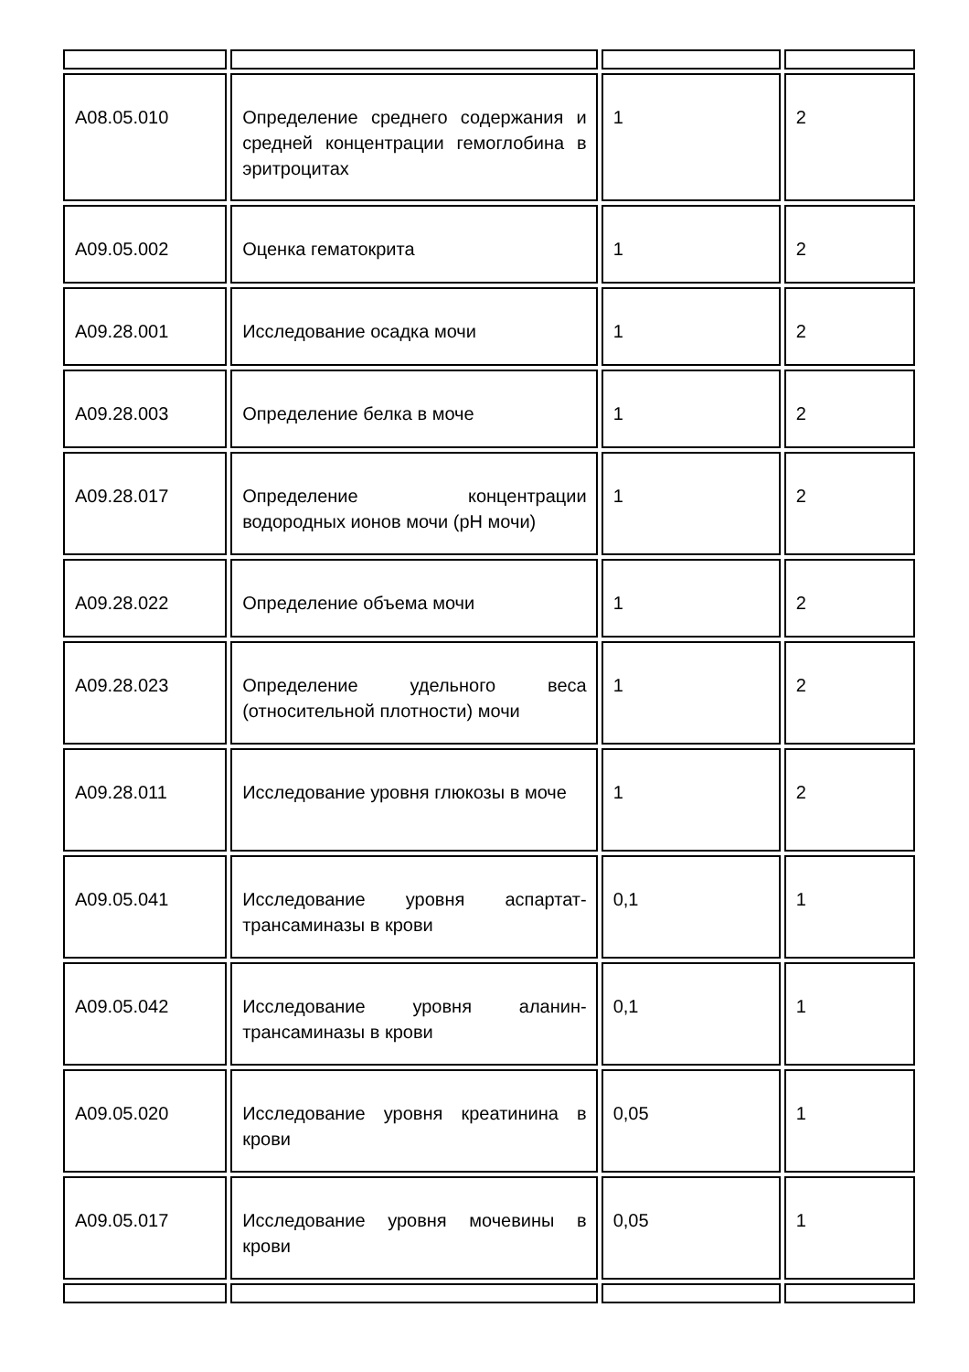| A08.05.010 | Определение среднего содержания и средней концентрации гемоглобина в эритроцитах | 1 | 2 |
| A09.05.002 | Оценка гематокрита | 1 | 2 |
| A09.28.001 | Исследование осадка мочи | 1 | 2 |
| A09.28.003 | Определение белка в моче | 1 | 2 |
| A09.28.017 | Определение концентрации водородных ионов мочи (pH мочи) | 1 | 2 |
| A09.28.022 | Определение объема мочи | 1 | 2 |
| A09.28.023 | Определение удельного веса (относительной плотности) мочи | 1 | 2 |
| A09.28.011 | Исследование уровня глюкозы в моче | 1 | 2 |
| A09.05.041 | Исследование уровня аспартат-трансаминазы в крови | 0,1 | 1 |
| A09.05.042 | Исследование уровня аланин-трансаминазы в крови | 0,1 | 1 |
| A09.05.020 | Исследование уровня креатинина в крови | 0,05 | 1 |
| A09.05.017 | Исследование уровня мочевины в крови | 0,05 | 1 |